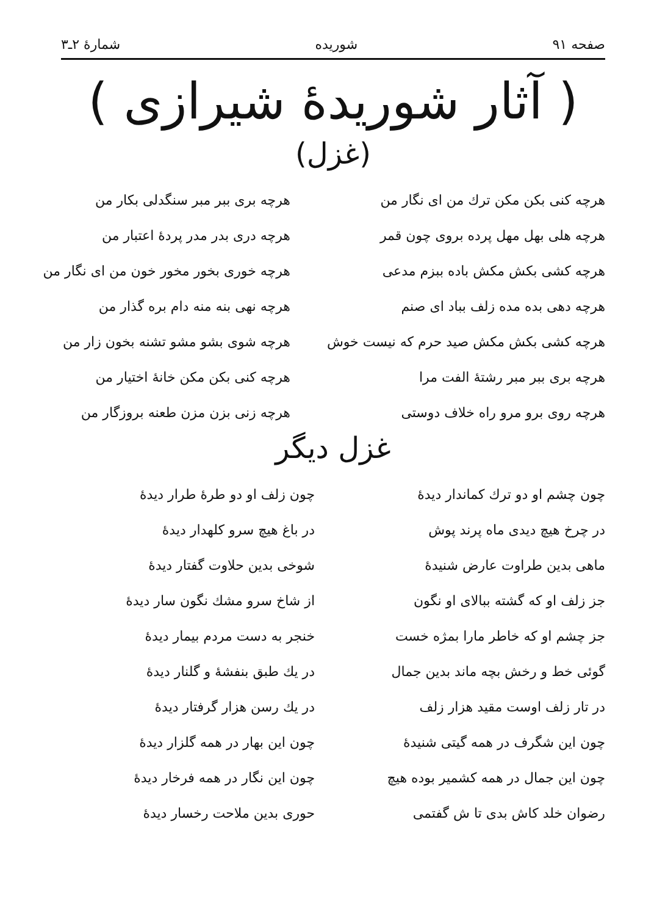صفحه ۹۱ شوریده شمارهٔ ۲ـ۳
( آثار شوریدهٔ شیرازی )
(غزل)
هرچه کنی بکن مکن ترك من ای نگار من
هرچه بری ببر مبر سنگدلی بکار من
هرچه هلی بهل مهل پرده بروی چون قمر
هرچه دری بدر مدر پردهٔ اعتبار من
هرچه کشی بکش مکش باده ببزم مدعی
هرچه خوری بخور مخور خون من ای نگار من
هرچه دهی بده مده زلف بباد ای صنم
هرچه نهی بنه منه دام بره گذار من
هرچه کشی بکش مکش صید حرم که نیست خوش
هرچه شوی بشو مشو تشنه بخون زار من
هرچه بری ببر مبر رشتهٔ الفت مرا
هرچه کنی بکن مکن خانهٔ اختیار من
هرچه روی برو مرو راه خلاف دوستی
هرچه زنی بزن مزن طعنه بروزگار من
غزل دیگر
چون چشم او دو ترك كماندار دیدهٔ
چون زلف او دو طرهٔ طرار دیدهٔ
در چرخ هیچ دیدی ماه پرند پوش
در باغ هیچ سرو کلهدار دیدهٔ
ماهی بدین طراوت عارض شنیدهٔ
شوخی بدین حلاوت گفتار دیدهٔ
جز زلف او که گشته ببالای او نگون
از شاخ سرو مشك نگون سار دیدهٔ
جز چشم او که خاطر مارا بمژه خست
خنجر به دست مردم بیمار دیدهٔ
گوئی خط و رخش بچه ماند بدین جمال
در یك طبق بنفشهٔ و گلنار دیدهٔ
در تار زلف اوست مقید هزار زلف
در یك رسن هزار گرفتار دیدهٔ
چون این شگرف در همه گیتی شنیدهٔ
چون این بهار در همه گلزار دیدهٔ
چون این جمال در همه کشمیر بوده هیچ
چون این نگار در همه فرخار دیدهٔ
رضوان خلد کاش بدی تا ش گفتمی
حوری بدین ملاحت رخسار دیدهٔ